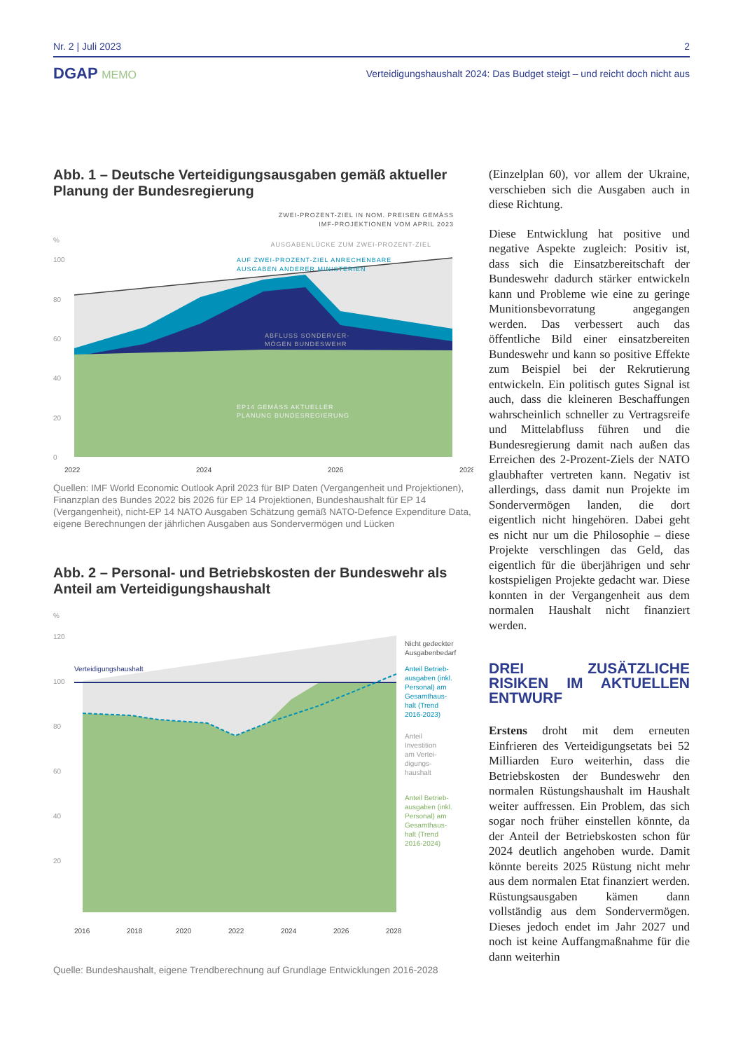Nr. 2 | Juli 2023 2
DGAP MEMO Verteidigungshaushalt 2024: Das Budget steigt – und reicht doch nicht aus
Abb. 1 – Deutsche Verteidigungsausgaben gemäß aktueller Planung der Bundesregierung
ZWEI-PROZENT-ZIEL IN NOM. PREISEN GEMÄSS
IMF-PROJEKTIONEN VOM APRIL 2023
%
AUSGABENLÜCKE ZUM ZWEI-PROZENT-ZIEL
100
80
60
40
20
0
AUF ZWEI-PROZENT-ZIEL ANRECHENBARE
AUSGABEN ANDERER MINISTERIEN
ABFLUSS SONDERVER-
MÖGEN BUNDESWEHR
EP14 GEMÄSS AKTUELLER
PLANUNG BUNDESREGIERUNG
2022
2024
2026
2028
Quellen: IMF World Economic Outlook April 2023 für BIP Daten (Vergangenheit und Projektionen), Finanzplan des Bundes 2022 bis 2026 für EP 14 Projektionen, Bundeshaushalt für EP 14 (Vergangenheit), nicht-EP 14 NATO Ausgaben Schätzung gemäß NATO-Defence Expenditure Data, eigene Berechnungen der jährlichen Ausgaben aus Sondervermögen und Lücken
Abb. 2 – Personal- und Betriebskosten der Bundeswehr als Anteil am Verteidigungshaushalt
%
120
100
80
60
40
20
Verteidigungshaushalt
Nicht gedeckter
Ausgabenbedarf
Anteil Betrieb-
ausgaben (inkl.
Personal) am
Gesamthaus-
halt (Trend
2016-2023)
Anteil
Investition
am Vertei-
digungs-
haushalt
Anteil Betrieb-
ausgaben (inkl.
Personal) am
Gesamthaus-
halt (Trend
2016-2024)
2016
2018
2020
2022
2024
2026
2028
Quelle: Bundeshaushalt, eigene Trendberechnung auf Grundlage Entwicklungen 2016-2028
(Einzelplan 60), vor allem der Ukraine, verschieben sich die Ausgaben auch in diese Richtung.
Diese Entwicklung hat positive und negative Aspekte zugleich: Positiv ist, dass sich die Einsatzbereitschaft der Bundeswehr dadurch stärker entwickeln kann und Probleme wie eine zu geringe Munitionsbevorratung angegangen werden. Das verbessert auch das öffentliche Bild einer einsatzbereiten Bundeswehr und kann so positive Effekte zum Beispiel bei der Rekrutierung entwickeln. Ein politisch gutes Signal ist auch, dass die kleineren Beschaffungen wahrscheinlich schneller zu Vertragsreife und Mittelabfluss führen und die Bundesregierung damit nach außen das Erreichen des 2-Prozent-Ziels der NATO glaubhafter vertreten kann. Negativ ist allerdings, dass damit nun Projekte im Sondervermögen landen, die dort eigentlich nicht hingehören. Dabei geht es nicht nur um die Philosophie – diese Projekte verschlingen das Geld, das eigentlich für die überjährigen und sehr kostspieligen Projekte gedacht war. Diese konnten in der Vergangenheit aus dem normalen Haushalt nicht finanziert werden.
DREI ZUSÄTZLICHE RISIKEN IM AKTUELLEN ENTWURF
Erstens droht mit dem erneuten Einfrieren des Verteidigungsetats bei 52 Milliarden Euro weiterhin, dass die Betriebskosten der Bundeswehr den normalen Rüstungshaushalt im Haushalt weiter auffressen. Ein Problem, das sich sogar noch früher einstellen könnte, da der Anteil der Betriebskosten schon für 2024 deutlich angehoben wurde. Damit könnte bereits 2025 Rüstung nicht mehr aus dem normalen Etat finanziert werden. Rüstungsausgaben kämen dann vollständig aus dem Sondervermögen. Dieses jedoch endet im Jahr 2027 und noch ist keine Auffangmaßnahme für die dann weiterhin